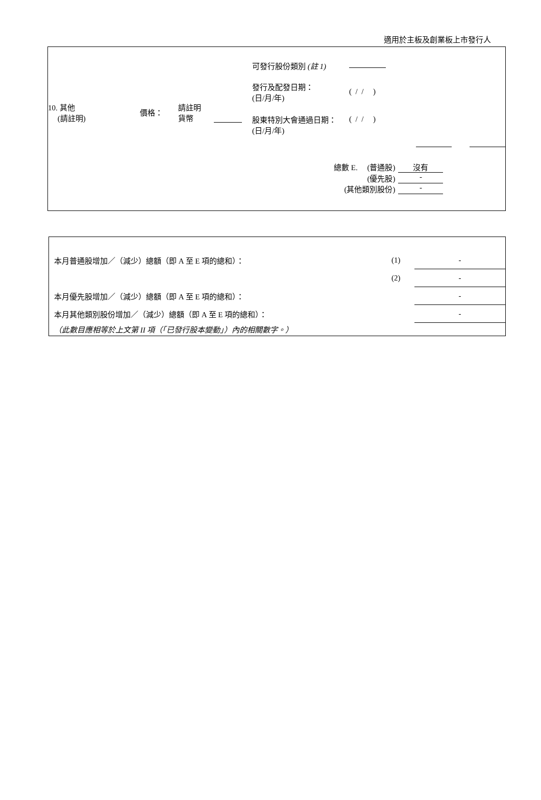適用於主板及創業板上市發行人
| 10. 其他 (請註明) 價格： 請註明 貨幣 | 可發行股份類別 (註 1) 發行及配發日期： (日/月/年) ( / / ) 股東特別大會通過日期： (日/月/年) ( / / ) |
| 總數 E. (普通股) | 沒有 |
| (優先股) | - |
| (其他類別股份) | - |
| 本月普通股增加／（減少）總額（即 A 至 E 項的總和）： | (1) | - |
| | (2) | - |
| 本月優先股增加／（減少）總額（即 A 至 E 項的總和）： | | - |
| 本月其他類別股份增加／（減少）總額（即 A 至 E 項的總和）： | | - |
（此數目應相等於上文第 II 項（「已發行股本變動」）內的相關數字。）